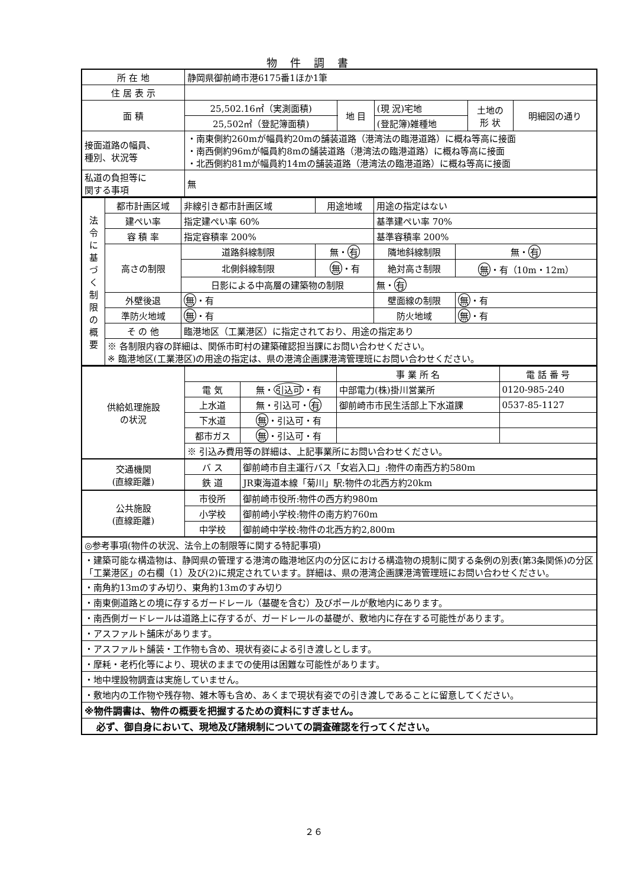物件調書
| 所 在 地 | 静岡県御前崎市港6175番1ほか1筆 | | | | |
| 住 居 表 示 | | | | | |
| 面 積 | 25,502.16㎡（実測面積) | 地 目 | (現 況)宅地 | 土地の 形 状 | 明細図の通り |
| | 25,502㎡（登記簿面積) | | (登記簿)雑種地 | | |
| 接面道路の幅員、 種別、状況等 | ・南東側約260mが幅員約20mの舗装道路（港湾法の臨港道路）に概ね等高に接面 ・南西側約96mが幅員約8mの舗装道路（港湾法の臨港道路）に概ね等高に接面 ・北西側約81mが幅員約14mの舗装道路（港湾法の臨港道路）に概ね等高に接面 | | | | |
| 私道の負担等に 関する事項 | 無 | | | | |
| 法 令 に 基 づ く 制 限 の 概 要 | 都市計画区域 | 非線引き都市計画区域 | 用途地域 | 用途の指定はない | |
| | 建ぺい率 | 指定建ぺい率 60% | | 基準建ぺい率 70% | |
| | 容 積 率 | 指定容積率 200% | | 基準容積率 200% | |
| | 高さの制限 | 道路斜線制限 | 無・ 有 | 隣地斜線制限 | 無・ 有 |
| | | 北側斜線制限 | 無 ・有 | 絶対高さ制限 | 無 ・有（10m・12m） |
| | | 日影による中高層の建築物の制限 | | 無・ 有 | |
| | 外壁後退 | 無 ・有 | | 壁面線の制限 | 無 ・有 |
| | 準防火地域 | 無 ・有 | | 防火地域 | 無 ・有 |
| | そ の 他 | 臨港地区（工業港区）に指定されており、用途の指定あり | | | |
| | ※ 各制限内容の詳細は、関係市町村の建築確認担当課にお問い合わせください。 ※ 臨港地区(工業港区)の用途の指定は、県の港湾企画課港湾管理班にお問い合わせください。 | | | | |
| 供給処理施設 の状況 | | | 事 業 所 名 | 電 話 番 号 |
| | 電 気 | 無・ 引込可 ・有 | 中部電力(株)掛川営業所 | 0120-985-240 |
| | 上水道 | 無・引込可・ 有 | 御前崎市市民生活部上下水道課 | 0537-85-1127 |
| | 下水道 | 無 ・引込可・有 | | |
| | 都市ガス | 無 ・引込可・有 | | |
| | ※ 引込み費用等の詳細は、上記事業所にお問い合わせください。 | | | |
| 交通機関 (直線距離) | バ ス | 御前崎市自主運行バス「女岩入口」:物件の南西方約580m | | |
| | 鉄 道 | JR東海道本線「菊川」駅:物件の北西方約20km | | |
| 公共施設 (直線距離) | 市役所 | 御前崎市役所:物件の西方約980m | | |
| | 小学校 | 御前崎小学校:物件の南方約760m | | |
| | 中学校 | 御前崎中学校:物件の北西方約2,800m | | |
| ◎参考事項(物件の状況、法令上の制限等に関する特記事項) | | | | |
| ・建築可能な構造物は、静岡県の管理する港湾の臨港地区内の分区における構造物の規制に関する条例の別表(第3条関係)の分区「工業港区」の右欄（1）及び(2)に規定されています。詳細は、県の港湾企画課港湾管理班にお問い合わせください。 | | | | |
| ・南角約13mのすみ切り、東角約13mのすみ切り | | | | |
| ・南東側道路との境に存するガードレール（基礎を含む）及びポールが敷地内にあります。 | | | | |
| ・南西側ガードレールは道路上に存するが、ガードレールの基礎が、敷地内に存在する可能性があります。 | | | | |
| ・アスファルト舗床があります。 | | | | |
| ・アスファルト舗装・工作物も含め、現状有姿による引き渡しとします。 | | | | |
| ・摩耗・老朽化等により、現状のままでの使用は困難な可能性があります。 | | | | |
| ・地中埋設物調査は実施していません。 | | | | |
| ・敷地内の工作物や残存物、雑木等も含め、あくまで現状有姿での引き渡しであることに留意してください。 | | | | |
| ※物件調書は、物件の概要を把握するための資料にすぎません。 | | | | |
| 必ず、御自身において、現地及び諸規制についての調査確認を行ってください。 | | | | |
２６